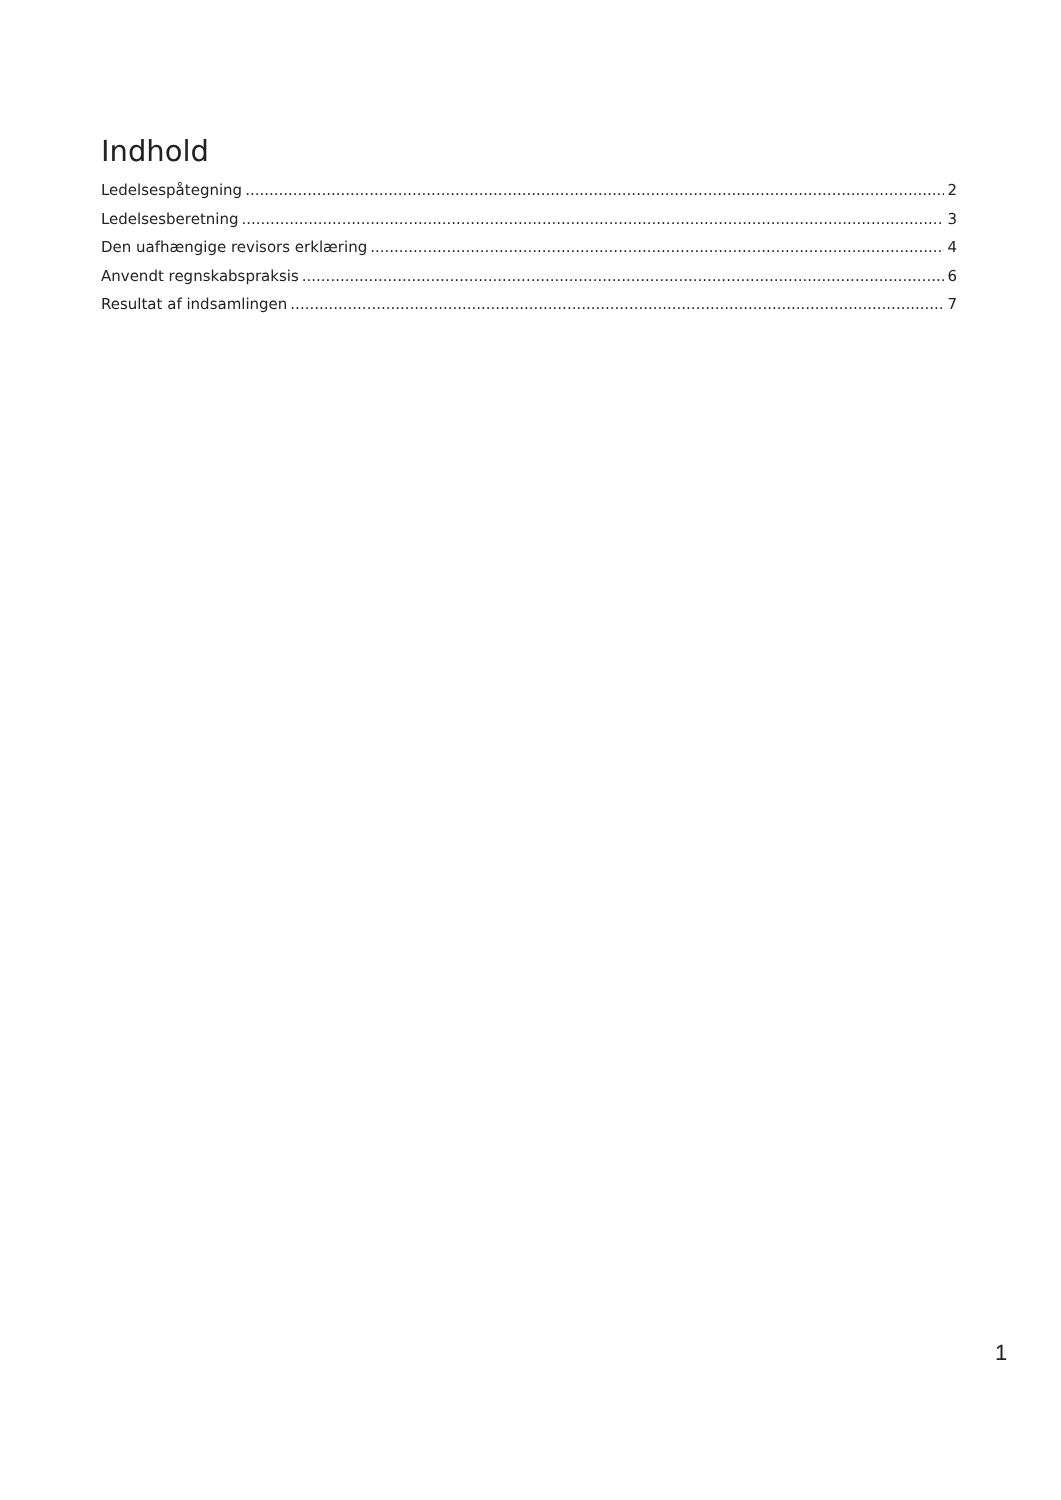Indhold
Ledelsespåtegning 2
Ledelsesberetning 3
Den uafhængige revisors erklæring 4
Anvendt regnskabspraksis 6
Resultat af indsamlingen 7
1